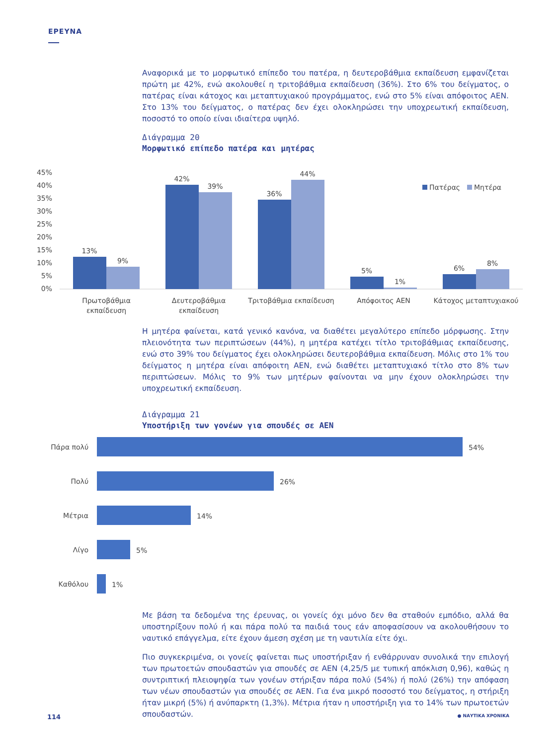ΕΡΕΥΝΑ
Αναφορικά με το μορφωτικό επίπεδο του πατέρα, η δευτεροβάθμια εκπαίδευση εμφανίζεται πρώτη με 42%, ενώ ακολουθεί η τριτοβάθμια εκπαίδευση (36%). Στο 6% του δείγματος, ο πατέρας είναι κάτοχος και μεταπτυχιακού προγράμματος, ενώ στο 5% είναι απόφοιτος ΑΕΝ. Στο 13% του δείγματος, ο πατέρας δεν έχει ολοκληρώσει την υποχρεωτική εκπαίδευση, ποσοστό το οποίο είναι ιδιαίτερα υψηλό.
Διάγραμμα 20
Μορφωτικό επίπεδο πατέρα και μητέρας
45%
40%
35%
30%
25%
20%
15%
10%
5%
0%
13%
9%
42%
39%
36%
44%
5%
1%
6%
8%
Πρωτοβάθμια
εκπαίδευση
Δευτεροβάθμια
εκπαίδευση
Τριτοβάθμια εκπαίδευση
Απόφοιτος ΑΕΝ
Κάτοχος μεταπτυχιακού
Πατέρας
Μητέρα
Η μητέρα φαίνεται, κατά γενικό κανόνα, να διαθέτει μεγαλύτερο επίπεδο μόρφωσης. Στην πλειονότητα των περιπτώσεων (44%), η μητέρα κατέχει τίτλο τριτοβάθμιας εκπαίδευσης, ενώ στο 39% του δείγματος έχει ολοκληρώσει δευτεροβάθμια εκπαίδευση. Μόλις στο 1% του δείγματος η μητέρα είναι απόφοιτη ΑΕΝ, ενώ διαθέτει μεταπτυχιακό τίτλο στο 8% των περιπτώσεων. Μόλις το 9% των μητέρων φαίνονται να μην έχουν ολοκληρώσει την υποχρεωτική εκπαίδευση.
Διάγραμμα 21
Υποστήριξη των γονέων για σπουδές σε ΑΕΝ
Πάρα πολύ
Πολύ
Μέτρια
Λίγο
Καθόλου
54%
26%
14%
5%
1%
Με βάση τα δεδομένα της έρευνας, οι γονείς όχι μόνο δεν θα σταθούν εμπόδιο, αλλά θα υποστηρίξουν πολύ ή και πάρα πολύ τα παιδιά τους εάν αποφασίσουν να ακολουθήσουν το ναυτικό επάγγελμα, είτε έχουν άμεση σχέση με τη ναυτιλία είτε όχι.
Πιο συγκεκριμένα, οι γονείς φαίνεται πως υποστήριξαν ή ενθάρρυναν συνολικά την επιλογή των πρωτοετών σπουδαστών για σπουδές σε ΑΕΝ (4,25/5 με τυπική απόκλιση 0,96), καθώς η συντριπτική πλειοψηφία των γονέων στήριξαν πάρα πολύ (54%) ή πολύ (26%) την απόφαση των νέων σπουδαστών για σπουδές σε ΑΕΝ. Για ένα μικρό ποσοστό του δείγματος, η στήριξη ήταν μικρή (5%) ή ανύπαρκτη (1,3%). Μέτρια ήταν η υποστήριξη για το 14% των πρωτοετών σπουδαστών.
114 ● ΝΑΥΤΙΚΑ ΧΡΟΝΙΚΑ